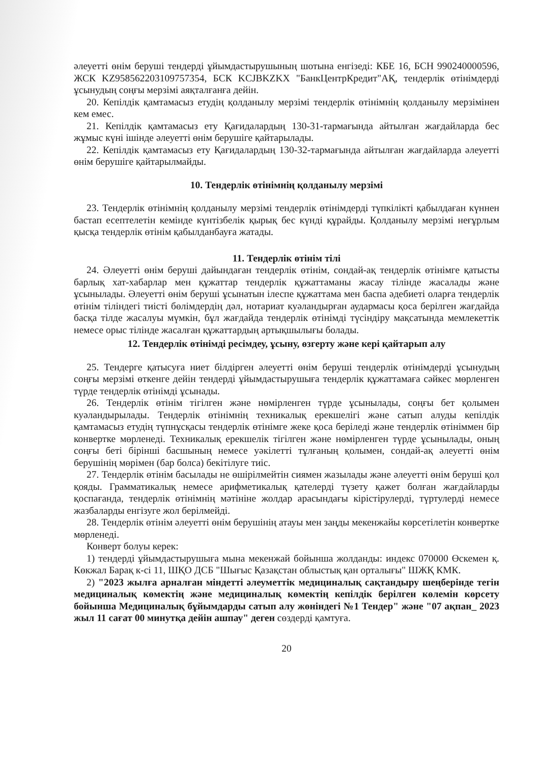әлеуетті өнім беруші тендерді ұйымдастырушының шотына енгізеді: КБЕ 16, БСН 990240000596, ЖСК KZ958562203109757354, БСК KCJBKZKX "БанкЦентрКредит"АҚ, тендерлік өтінімдерді ұсынудың соңғы мерзімі аяқталғанға дейін.
20. Кепілдік қамтамасыз етудің қолданылу мерзімі тендерлік өтінімнің қолданылу мерзімінен кем емес.
21. Кепілдік қамтамасыз ету Қағидалардың 130-31-тармағында айтылған жағдайларда бес жұмыс күні ішінде әлеуетті өнім берушіге қайтарылады.
22. Кепілдік қамтамасыз ету Қағидалардың 130-32-тармағында айтылған жағдайларда әлеуетті өнім берушіге қайтарылмайды.
10. Тендерлік өтінімнің қолданылу мерзімі
23. Тендерлік өтінімнің қолданылу мерзімі тендерлік өтінімдерді түпкілікті қабылдаған күннен бастап есептелетін кемінде күнтізбелік қырық бес күнді құрайды. Қолданылу мерзімі неғұрлым қысқа тендерлік өтінім қабылданбауға жатады.
11. Тендерлік өтінім тілі
24. Әлеуетті өнім беруші дайындаған тендерлік өтінім, сондай-ақ тендерлік өтінімге қатысты барлық хат-хабарлар мен құжаттар тендерлік құжаттаманы жасау тілінде жасалады және ұсынылады. Әлеуетті өнім беруші ұсынатын ілеспе құжаттама мен баспа әдебиеті оларға тендерлік өтінім тіліндегі тиісті бөлімдердің дәл, нотариат куәландырған аудармасы қоса берілген жағдайда басқа тілде жасалуы мүмкін, бұл жағдайда тендерлік өтінімді түсіндіру мақсатында мемлекеттік немесе орыс тілінде жасалған құжаттардың артықшылығы болады.
12. Тендерлік өтінімді ресімдеу, ұсыну, өзгерту және кері қайтарып алу
25. Тендерге қатысуға ниет білдірген әлеуетті өнім беруші тендерлік өтінімдерді ұсынудың соңғы мерзімі өткенге дейін тендерді ұйымдастырушыға тендерлік құжаттамаға сәйкес мөрленген түрде тендерлік өтінімді ұсынады.
26. Тендерлік өтінім тігілген және нөмірленген түрде ұсынылады, соңғы бет қолымен куәландырылады. Тендерлік өтінімнің техникалық ерекшелігі және сатып алуды кепілдік қамтамасыз етудің түпнұсқасы тендерлік өтінімге жеке қоса беріледі және тендерлік өтініммен бір конвертке мөрленеді. Техникалық ерекшелік тігілген және нөмірленген түрде ұсынылады, оның соңғы беті бірінші басшының немесе уәкілетті тұлғаның қолымен, сондай-ақ әлеуетті өнім берушінің мөрімен (бар болса) бекітілуге тиіс.
27. Тендерлік өтінім басылады не өшірілмейтін сиямен жазылады және әлеуетті өнім беруші қол қояды. Грамматикалық немесе арифметикалық қателерді түзету қажет болған жағдайларды қоспағанда, тендерлік өтінімнің мәтініне жолдар арасындағы кірістірулерді, түртулерді немесе жазбаларды енгізуге жол берілмейді.
28. Тендерлік өтінім әлеуетті өнім берушінің атауы мен заңды мекенжайы көрсетілетін конвертке мөрленеді.
Конверт болуы керек:
1) тендерді ұйымдастырушыға мына мекенжай бойынша жолданды: индекс 070000 Өскемен қ. Көкжал Барақ к-сі 11, ШҚО ДСБ "Шығыс Қазақстан облыстық қан орталығы" ШЖҚ КМК.
2) "2023 жылға арналған міндетті әлеуметтік медициналық сақтандыру шеңберінде тегін медициналық көмектің және медициналық көмектің кепілдік берілген көлемін көрсету бойынша Медициналық бұйымдарды сатып алу жөніндегі №1 Тендер" және "07 ақпан_ 2023 жыл 11 сағат 00 минутқа дейін ашпау" деген сөздерді қамтуға.
20